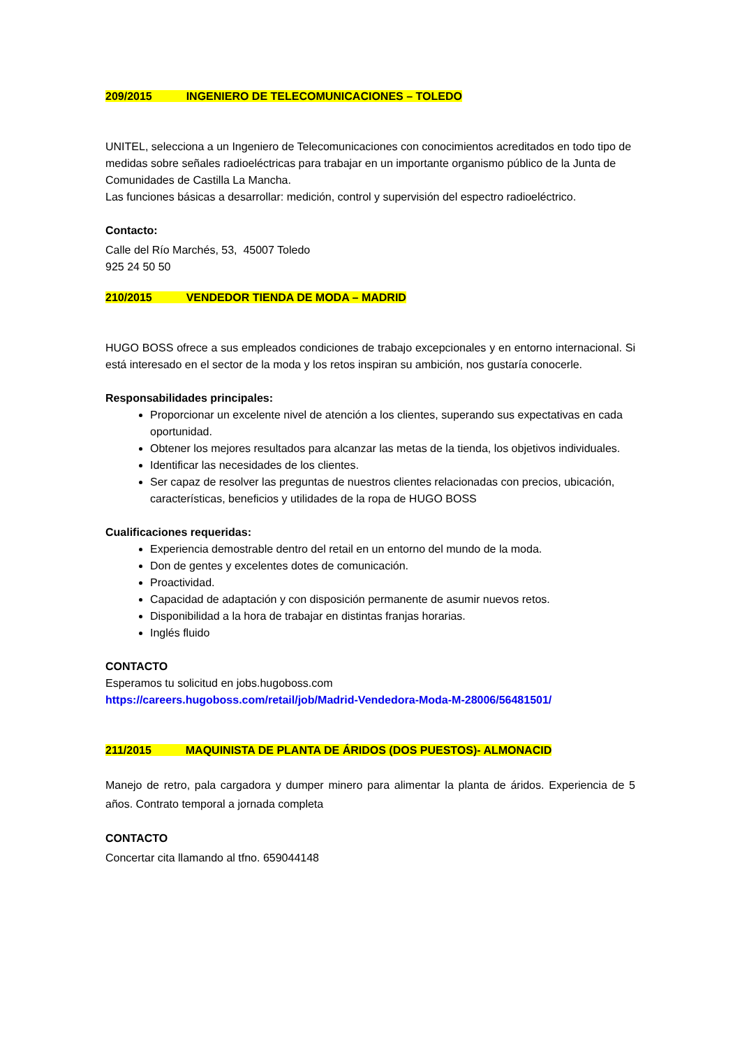209/2015 INGENIERO DE TELECOMUNICACIONES – TOLEDO
UNITEL, selecciona a un Ingeniero de Telecomunicaciones con conocimientos acreditados en todo tipo de medidas sobre señales radioeléctricas para trabajar en un importante organismo público de la Junta de Comunidades de Castilla La Mancha.
Las funciones básicas a desarrollar: medición, control y supervisión del espectro radioeléctrico.
Contacto:
Calle del Río Marchés, 53, 45007 Toledo
925 24 50 50
210/2015 VENDEDOR TIENDA DE MODA – MADRID
HUGO BOSS ofrece a sus empleados condiciones de trabajo excepcionales y en entorno internacional. Si está interesado en el sector de la moda y los retos inspiran su ambición, nos gustaría conocerle.
Responsabilidades principales:
Proporcionar un excelente nivel de atención a los clientes, superando sus expectativas en cada oportunidad.
Obtener los mejores resultados para alcanzar las metas de la tienda, los objetivos individuales.
Identificar las necesidades de los clientes.
Ser capaz de resolver las preguntas de nuestros clientes relacionadas con precios, ubicación, características, beneficios y utilidades de la ropa de HUGO BOSS
Cualificaciones requeridas:
Experiencia demostrable dentro del retail en un entorno del mundo de la moda.
Don de gentes y excelentes dotes de comunicación.
Proactividad.
Capacidad de adaptación y con disposición permanente de asumir nuevos retos.
Disponibilidad a la hora de trabajar en distintas franjas horarias.
Inglés fluido
CONTACTO
Esperamos tu solicitud en jobs.hugoboss.com
https://careers.hugoboss.com/retail/job/Madrid-Vendedora-Moda-M-28006/56481501/
211/2015 MAQUINISTA DE PLANTA DE ÁRIDOS (DOS PUESTOS)- ALMONACID
Manejo de retro, pala cargadora y dumper minero para alimentar la planta de áridos. Experiencia de 5 años. Contrato temporal a jornada completa
CONTACTO
Concertar cita llamando al tfno. 659044148